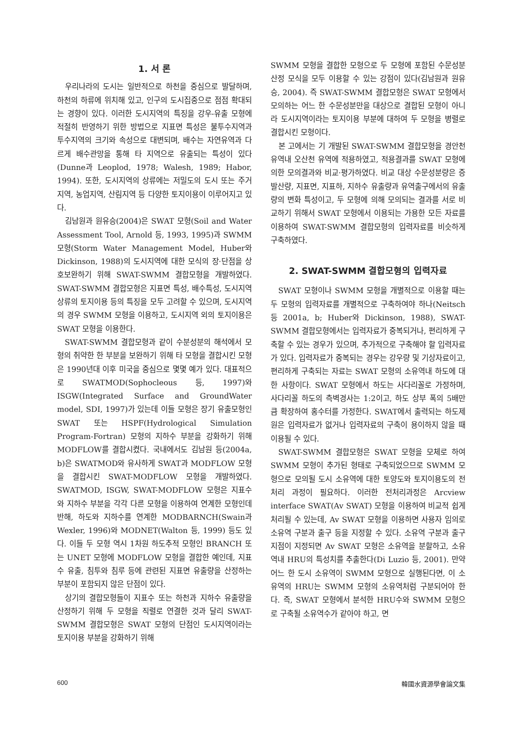1. 서 론
우리나라의 도시는 일반적으로 하천을 중심으로 발달하며, 하천의 하류에 위치해 있고, 인구의 도시집중으로 점점 확대되는 경향이 있다. 이러한 도시지역의 특징을 강우-유출 모형에 적절히 반영하기 위한 방법으로 지표면 특성은 불투수지역과 투수지역의 크기와 속성으로 대변되며, 배수는 자연유역과 다르게 배수관망을 통해 타 지역으로 유출되는 특성이 있다(Dunne과 Leoplod, 1978; Walesh, 1989; Habor, 1994). 또한, 도시지역의 상류에는 저밀도의 도시 또는 주거지역, 농업지역, 산림지역 등 다양한 토지이용이 이루어지고 있다.
김남원과 원유승(2004)은 SWAT 모형(Soil and Water Assessment Tool, Arnold 등, 1993, 1995)과 SWMM 모형(Storm Water Management Model, Huber와 Dickinson, 1988)의 도시지역에 대한 모식의 장·단점을 상호보완하기 위해 SWAT-SWMM 결합모형을 개발하였다. SWAT-SWMM 결합모형은 지표면 특성, 배수특성, 도시지역 상류의 토지이용 등의 특징을 모두 고려할 수 있으며, 도시지역의 경우 SWMM 모형을 이용하고, 도시지역 외의 토지이용은 SWAT 모형을 이용한다.
SWAT-SWMM 결합모형과 같이 수분성분의 해석에서 모형의 취약한 한 부분을 보완하기 위해 타 모형을 결합시킨 모형은 1990년대 이후 미국을 중심으로 몇몇 예가 있다. 대표적으로 SWATMOD(Sophocleous 등, 1997)와 ISGW(Integrated Surface and GroundWater model, SDI, 1997)가 있는데 이들 모형은 장기 유출모형인 SWAT 또는 HSPF(Hydrological Simulation Program-Fortran) 모형의 지하수 부분을 강화하기 위해 MODFLOW를 결합시켰다. 국내에서도 김남원 등(2004a, b)은 SWATMOD와 유사하게 SWAT과 MODFLOW 모형을 결합시킨 SWAT-MODFLOW 모형을 개발하였다. SWATMOD, ISGW, SWAT-MODFLOW 모형은 지표수와 지하수 부분을 각각 다른 모형을 이용하여 연계한 모형인데 반해, 하도와 지하수를 연계한 MODBARNCH(Swain과 Wexler, 1996)와 MODNET(Walton 등, 1999) 등도 있다. 이들 두 모형 역시 1차원 하도추적 모형인 BRANCH 또는 UNET 모형에 MODFLOW 모형을 결합한 예인데, 지표수 유출, 침투와 침루 등에 관련된 지표면 유출량을 산정하는 부분이 포함되지 않은 단점이 있다.
상기의 결합모형들이 지표수 또는 하천과 지하수 유출량을 산정하기 위해 두 모형을 직렬로 연결한 것과 달리 SWAT-SWMM 결합모형은 SWAT 모형의 단점인 도시지역이라는 토지이용 부분을 강화하기 위해
SWMM 모형을 결합한 모형으로 두 모형에 포함된 수문성분 산정 모식을 모두 이용할 수 있는 강점이 있다(김남원과 원유승, 2004). 즉 SWAT-SWMM 결합모형은 SWAT 모형에서 모의하는 어느 한 수문성분만을 대상으로 결합된 모형이 아니라 도시지역이라는 토지이용 부분에 대하여 두 모형을 병렬로 결합시킨 모형이다.
본 고에서는 기 개발된 SWAT-SWMM 결합모형을 경안천 유역내 오산천 유역에 적용하였고, 적용결과를 SWAT 모형에 의한 모의결과와 비교·평가하였다. 비교 대상 수문성분량은 증발산량, 지표면, 지표하, 지하수 유출량과 유역출구에서의 유출량의 변화 특성이고, 두 모형에 의해 모의되는 결과를 서로 비교하기 위해서 SWAT 모형에서 이용되는 가용한 모든 자료를 이용하여 SWAT-SWMM 결합모형의 입력자료를 비슷하게 구축하였다.
2. SWAT-SWMM 결합모형의 입력자료
SWAT 모형이나 SWMM 모형을 개별적으로 이용할 때는 두 모형의 입력자료를 개별적으로 구축하여야 하나(Neitsch 등 2001a, b; Huber와 Dickinson, 1988), SWAT-SWMM 결합모형에서는 입력자료가 중복되거나, 편리하게 구축할 수 있는 경우가 있으며, 추가적으로 구축해야 할 입력자료가 있다. 입력자료가 중복되는 경우는 강우량 및 기상자료이고, 편리하게 구축되는 자료는 SWAT 모형의 소유역내 하도에 대한 사항이다. SWAT 모형에서 하도는 사다리꼴로 가정하며, 사다리꼴 하도의 측벽경사는 1:2이고, 하도 상부 폭의 5배만큼 확장하여 홍수터를 가정한다. SWAT에서 출력되는 하도제원은 입력자료가 없거나 입력자료의 구축이 용이하지 않을 때 이용될 수 있다.
SWAT-SWMM 결합모형은 SWAT 모형을 모체로 하여 SWMM 모형이 추가된 형태로 구축되었으므로 SWMM 모형으로 모의될 도시 소유역에 대한 토양도와 토지이용도의 전처리 과정이 필요하다. 이러한 전처리과정은 Arcview interface SWAT(Av SWAT) 모형을 이용하여 비교적 쉽게 처리될 수 있는데, Av SWAT 모형을 이용하면 사용자 임의로 소유역 구분과 출구 등을 지정할 수 있다. 소유역 구분과 출구지점이 지정되면 Av SWAT 모형은 소유역을 분할하고, 소유역내 HRU의 특성치를 추출한다(Di Luzio 등, 2001). 만약 어느 한 도시 소유역이 SWMM 모형으로 실행된다면, 이 소유역의 HRU는 SWMM 모형의 소유역처럼 구분되어야 한다. 즉, SWAT 모형에서 분석한 HRU수와 SWMM 모형으로 구축될 소유역수가 같아야 하고, 면
600 韓國水資源學會論文集